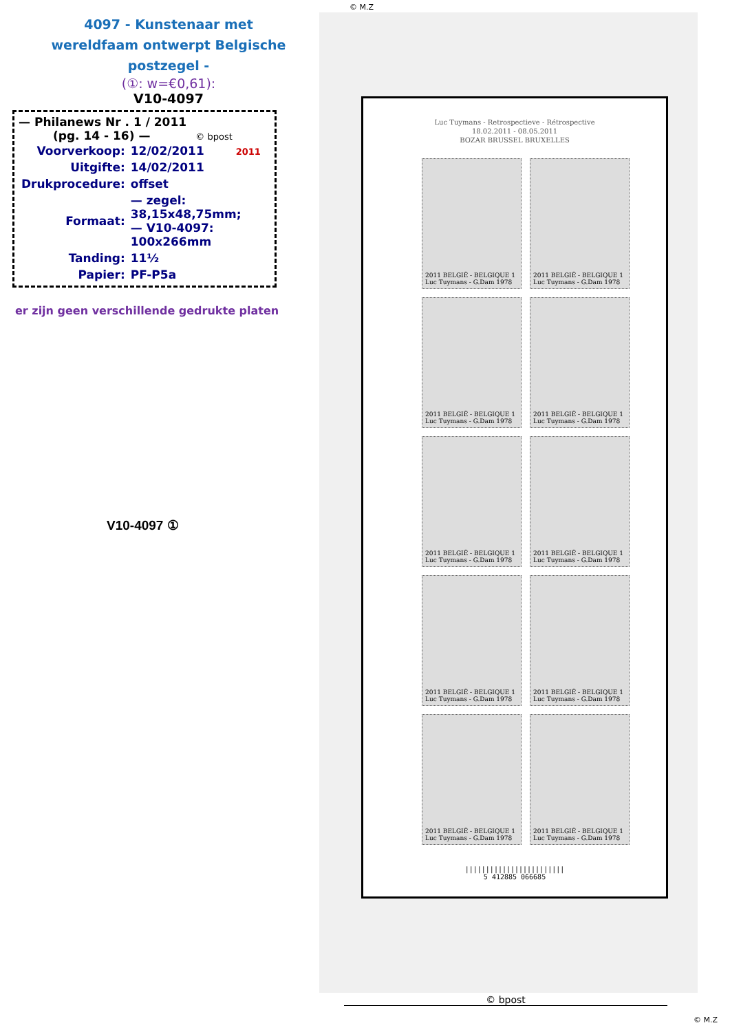© M.Z
4097 - Kunstenaar met wereldfaam ontwerpt Belgische postzegel -
(①: w=€0,61):
V10-4097
— Philanews Nr . 1 / 2011
(pg. 14 - 16) — © bpost
| Voorverkoop: | 12/02/2011 2011 |
| Uitgifte: | 14/02/2011 |
| Drukprocedure: | offset |
| Formaat: | — zegel: 38,15x48,75mm; — V10-4097: 100x266mm |
| Tanding: | 11½ |
| Papier: | PF-P5a |
er zijn geen verschillende gedrukte platen
V10-4097 ①
Luc Tuymans - Retrospectieve - Rétrospective
18.02.2011 - 08.05.2011
BOZAR BRUSSEL BRUXELLES
2011 BELGIË - BELGIQUE 1
Luc Tuymans - G.Dam 1978
2011 BELGIË - BELGIQUE 1
Luc Tuymans - G.Dam 1978
2011 BELGIË - BELGIQUE 1
Luc Tuymans - G.Dam 1978
2011 BELGIË - BELGIQUE 1
Luc Tuymans - G.Dam 1978
2011 BELGIË - BELGIQUE 1
Luc Tuymans - G.Dam 1978
2011 BELGIË - BELGIQUE 1
Luc Tuymans - G.Dam 1978
2011 BELGIË - BELGIQUE 1
Luc Tuymans - G.Dam 1978
2011 BELGIË - BELGIQUE 1
Luc Tuymans - G.Dam 1978
2011 BELGIË - BELGIQUE 1
Luc Tuymans - G.Dam 1978
2011 BELGIË - BELGIQUE 1
Luc Tuymans - G.Dam 1978
||||||||||||||||||||||||
5 412885 066685
© bpost
© M.Z